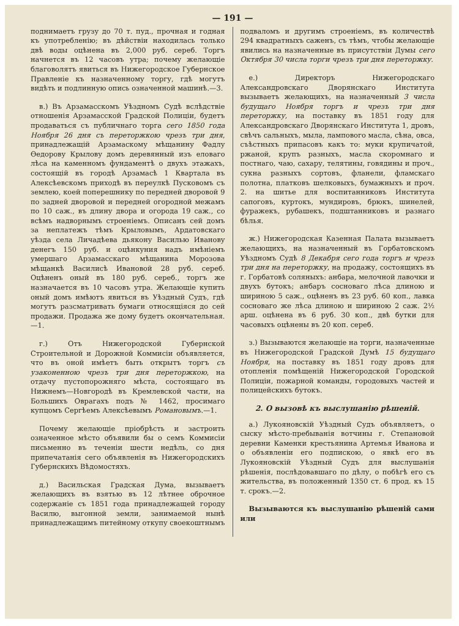— 191 —
поднимаетъ грузу до 70 т. пуд., прочная и годная къ употребленію; въ дѣйствіи находилась только двѣ воды оцѣнена въ 2,000 руб. сереб. Торгъ начнется въ 12 часовъ утра; почему желающіе благоволятъ явиться въ Нижегородское Губернское Правленіе къ назначенному торгу, гдѣ могутъ видѣть и подлинную опись означенной машинѣ.—3.
в.) Въ Арзамасскомъ Уѣздномъ Судѣ вслѣдствіе отношенія Арзамасской Градской Полиціи, будетъ продаваться съ публичнаго торга сего 1850 года Ноября 26 дня съ переторжкою чрезъ три дня, принадлежащій Арзамаскому мѣщанину Фадлу Ѳедорову Крылову домъ деревянный изъ еловаго лѣса на каменномъ фундаментѣ о двухъ этажахъ, состоящій въ городѣ Арзамасѣ 1 Квартала въ Алексѣевскомъ приходѣ въ переулкѣ Пусковомъ съ землею, коей поперешнику по передней дворовой 9 по задней дворовой и передней огородной межамъ по 10 саж., въ длину двора и огорода 19 саж., со всѣмъ надворнымъ строеніемъ. Описанъ сей домъ за неплатежъ тѣмъ Крыловымъ, Ардатовскаго уѣзда села Личадѣева дьякону Василью Иванову денегъ 150 руб. и оцѣнкуния надъ имѣніемъ умершаго Арзамасскаго мѣщанина Морозова мѣщанкѣ Василисѣ Ивановой 28 руб. сереб. Оцѣненъ оный въ 180 руб. сереб., торгъ же назначается въ 10 часовъ утра. Желающіе купить оный домъ имѣютъ явиться въ Уѣздный Судъ, гдѣ могутъ разсматривать бумаги относящіяся до сей продажи. Продажа же дому будетъ окончательная.—1.
г.) Отъ Нижегородской Губернской Строительной и Дорожной Коммисіи объявляется, что въ оной имѣетъ быть открытъ торгъ съ узаконенною чрезъ три дня переторжкою, на отдачу пустопорожняго мѣста, состоящаго въ Нижнемъ—Новгородѣ въ Кремлевской части, на Большихъ Оврагахъ подъ № 1462, просимаго купцомъ Сергѣемъ Алексѣевымъ Романовымъ.—1.
Почему желающіе пріобрѣсть и застроить означенное мѣсто объявили бы о семъ Коммисіи письменно въ теченіи шести недѣль, со дня припечатанія сего объявленія въ Нижегородскихъ Губернскихъ Вѣдомостяхъ.
д.) Васильская Градская Дума, вызываетъ желающихъ въ взятью въ 12 лѣтнее оброчное содержаніе съ 1851 года принадлежащей городу Василю, выгонной земли, занимаемой нынѣ принадлежащимъ питейному откупу своекоштнымъ
подваломъ и другимъ строеніемъ, въ количествѣ 294 квадратныхъ саженъ, съ тѣмъ, чтобы желающіе явились на назначенные въ присутствіи Думы сего Октября 30 числа торги чрезъ три дня переторжку.
е.) Директоръ Нижегородскаго Александровскаго Дворянскаго Института вызываетъ желающихъ, на назначенный 3 числа будущаго Ноября торгъ и чрезъ три дня переторжку, на поставку въ 1851 году для Александровскаго Дворянскаго Института 1, дровъ, свѣчъ сальныхъ, мыла, лампового масла, сѣна, овса, съѣстныхъ припасовъ какъ то: муки крупичатой, ржаной, крупъ разныхъ, масла скоромнаго и постнаго, чаю, сахару, телятины, говядины и проч., сукна разныхъ сортовъ, фланели, фламскаго полотна, платковъ шелковыхъ, бумажныхъ и проч. 2. на шитье для воспитанниковъ Института сапоговъ, куртокъ, мундировъ, брюкъ, шинелей, фуражекъ, рубашекъ, подштанниковъ и разнаго бѣлья.
ж.) Нижегородская Казенная Палата вызываетъ желающихъ, на назначенный въ Горбатовскомъ Уѣздномъ Судѣ 8 Декабря сего года торгъ и чрезъ три дня на переторжку, на продажу, состоящихъ въ г. Горбатовѣ соляныхъ: анбара, мелочной лавочки и двухъ бутокъ; анбаръ сосноваго лѣса длиною и шириною 5 саж., оцѣненъ въ 23 руб. 60 коп., лавка сосноваго же лѣса длиною и шириною 2 саж. 2½ арш. оцѣнена въ 6 руб. 30 коп., двѣ бутки для часовыхъ оцѣнены въ 20 коп. сереб.
з.) Вызываются желающіе на торги, назначенные въ Нижегородской Градской Думѣ 15 будущаго Ноября, на поставку въ 1851 году дровъ для отопленія помѣщеній Нижегородской Городской Полиціи, пожарной команды, городовыхъ частей и полицейскихъ бутокъ.
2. О вызовѣ къ выслушанію рѣшеній.
а.) Лукояновскій Уѣздный Судъ объявляетъ, о сыску мѣсто-пребыванія вотчины г. Степановой деревни Каменки крестьянина Артемья Иванова и о объявленіи его подпискою, о явкѣ его въ Лукояновскій Уѣздный Судъ для выслушанія рѣшенія, послѣдовавшаго по дѣлу, о побѣгѣ его съ жительства, въ положенный 1350 ст. 6 прод. къ 15 т. срокъ.—2.
Вызываются къ выслушанію рѣшеній сами или